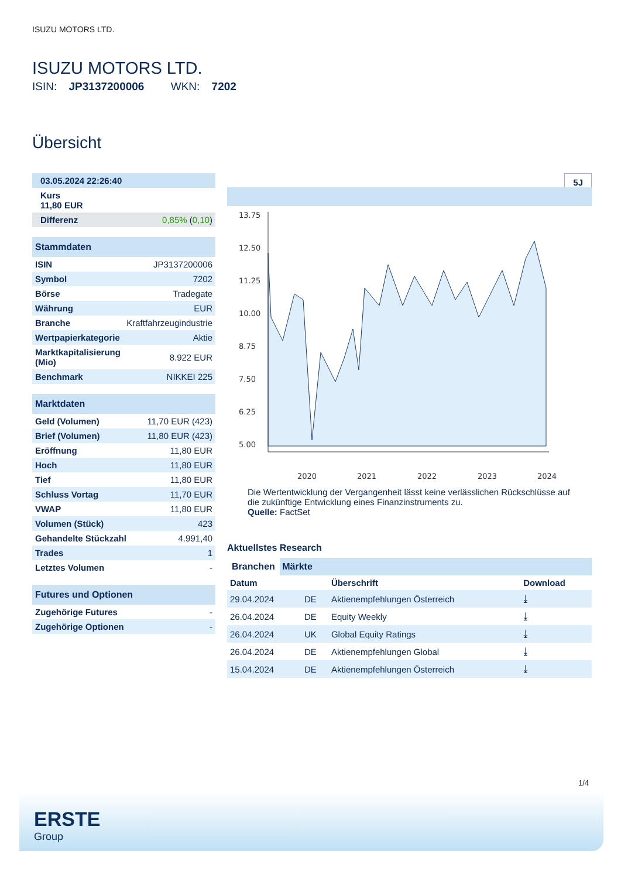ISUZU MOTORS LTD.
ISUZU MOTORS LTD.
ISIN: JP3137200006 WKN: 7202
Übersicht
| 03.05.2024 22:26:40 |
| Kurs 11,80 EUR |
| Differenz | 0,85% ( 0,10 ) |
| Stammdaten | |
| ISIN | JP3137200006 |
| Symbol | 7202 |
| Börse | Tradegate |
| Währung | EUR |
| Branche | Kraftfahrzeugindustrie |
| Wertpapierkategorie | Aktie |
| Marktkapitalisierung (Mio) | 8.922 EUR |
| Benchmark | NIKKEI 225 |
| Marktdaten | |
| Geld (Volumen) | 11,70 EUR (423) |
| Brief (Volumen) | 11,80 EUR (423) |
| Eröffnung | 11,80 EUR |
| Hoch | 11,80 EUR |
| Tief | 11,80 EUR |
| Schluss Vortag | 11,70 EUR |
| VWAP | 11,80 EUR |
| Volumen (Stück) | 423 |
| Gehandelte Stückzahl | 4.991,40 |
| Trades | 1 |
| Letztes Volumen | - |
| Futures und Optionen | |
| Zugehörige Futures | - |
| Zugehörige Optionen | - |
5J
13.75
12.50
11.25
10.00
8.75
7.50
6.25
5.00
2020
2021
2022
2023
2024
Die Wertentwicklung der Vergangenheit lässt keine verlässlichen Rückschlüsse auf die zukünftige Entwicklung eines Finanzinstruments zu.
Quelle: FactSet
Aktuellstes Research
Branchen Märkte
| Datum | | Überschrift | Download |
| --- | --- | --- | --- |
| 29.04.2024 | DE | Aktienempfehlungen Österreich | ⤓ |
| 26.04.2024 | DE | Equity Weekly | ⤓ |
| 26.04.2024 | UK | Global Equity Ratings | ⤓ |
| 26.04.2024 | DE | Aktienempfehlungen Global | ⤓ |
| 15.04.2024 | DE | Aktienempfehlungen Österreich | ⤓ |
1/4
ERSTE
Group